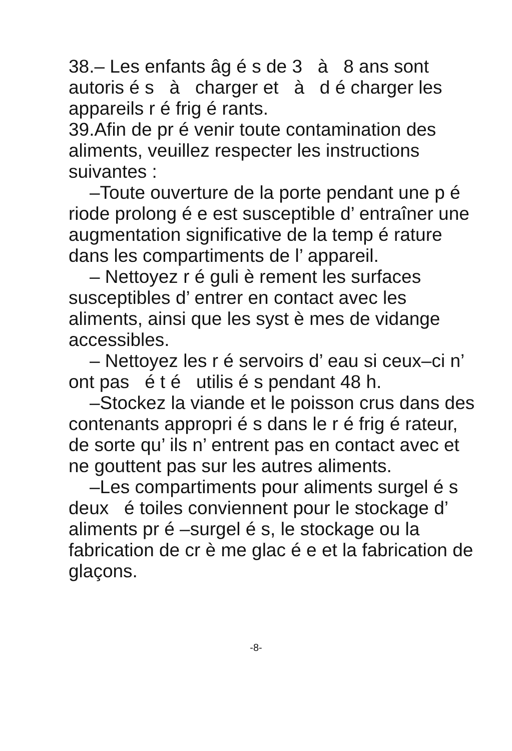38.– Les enfants âg é s de 3 à 8 ans sont autoris é s à charger et à d é charger les appareils r é frig é rants.
39.Afin de pr é venir toute contamination des aliments, veuillez respecter les instructions suivantes :
–Toute ouverture de la porte pendant une p é riode prolong é e est susceptible d’ entraîner une augmentation significative de la temp é rature dans les compartiments de l’ appareil.
– Nettoyez r é guli è rement les surfaces susceptibles d’ entrer en contact avec les aliments, ainsi que les syst è mes de vidange accessibles.
– Nettoyez les r é servoirs d’ eau si ceux–ci n’ ont pas é t é utilis é s pendant 48 h.
–Stockez la viande et le poisson crus dans des contenants appropri é s dans le r é frig é rateur, de sorte qu’ ils n’ entrent pas en contact avec et ne gouttent pas sur les autres aliments.
–Les compartiments pour aliments surgel é s deux é toiles conviennent pour le stockage d’ aliments pr é –surgel é s, le stockage ou la fabrication de cr è me glac é e et la fabrication de glaçons.
-8-